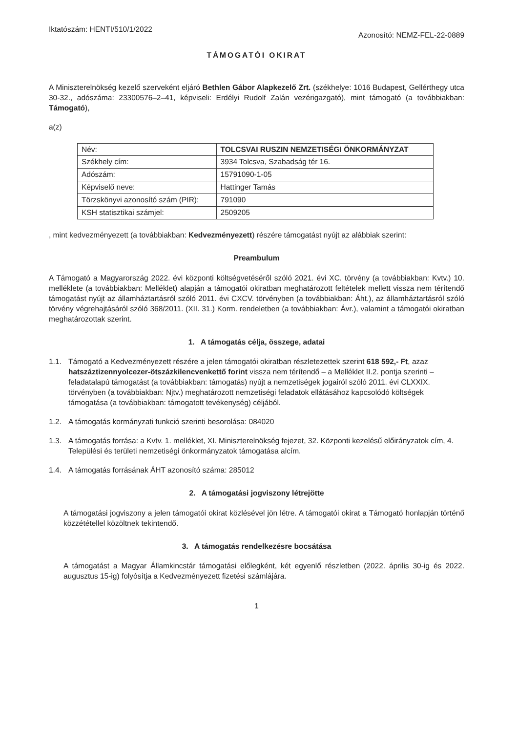Iktatószám: HENTI/510/1/2022
Azonosító: NEMZ-FEL-22-0889
TÁMOGATÓI OKIRAT
A Miniszterelnökség kezelő szerveként eljáró Bethlen Gábor Alapkezelő Zrt. (székhelye: 1016 Budapest, Gellérthegy utca 30-32., adószáma: 23300576–2–41, képviseli: Erdélyi Rudolf Zalán vezérigazgató), mint támogató (a továbbiakban: Támogató),
a(z)
| Név: | TOLCSVAI RUSZIN NEMZETISÉGI ÖNKORMÁNYZAT |
| Székhely cím: | 3934 Tolcsva, Szabadság tér 16. |
| Adószám: | 15791090-1-05 |
| Képviselő neve: | Hattinger Tamás |
| Törzskönyvi azonosító szám (PIR): | 791090 |
| KSH statisztikai számjel: | 2509205 |
, mint kedvezményezett (a továbbiakban: Kedvezményezett) részére támogatást nyújt az alábbiak szerint:
Preambulum
A Támogató a Magyarország 2022. évi központi költségvetéséről szóló 2021. évi XC. törvény (a továbbiakban: Kvtv.) 10. melléklete (a továbbiakban: Melléklet) alapján a támogatói okiratban meghatározott feltételek mellett vissza nem térítendő támogatást nyújt az államháztartásról szóló 2011. évi CXCV. törvényben (a továbbiakban: Áht.), az államháztartásról szóló törvény végrehajtásáról szóló 368/2011. (XII. 31.) Korm. rendeletben (a továbbiakban: Ávr.), valamint a támogatói okiratban meghatározottak szerint.
1. A támogatás célja, összege, adatai
1.1. Támogató a Kedvezményezett részére a jelen támogatói okiratban részletezettek szerint 618 592,- Ft, azaz hatszáztizennyolcezer-ötszázkilencvenkettő forint vissza nem térítendő – a Melléklet II.2. pontja szerinti – feladatalapú támogatást (a továbbiakban: támogatás) nyújt a nemzetiségek jogairól szóló 2011. évi CLXXIX. törvényben (a továbbiakban: Njtv.) meghatározott nemzetiségi feladatok ellátásához kapcsolódó költségek támogatása (a továbbiakban: támogatott tevékenység) céljából.
1.2. A támogatás kormányzati funkció szerinti besorolása: 084020
1.3. A támogatás forrása: a Kvtv. 1. melléklet, XI. Miniszterelnökség fejezet, 32. Központi kezelésű előirányzatok cím, 4. Települési és területi nemzetiségi önkormányzatok támogatása alcím.
1.4. A támogatás forrásának ÁHT azonosító száma: 285012
2. A támogatási jogviszony létrejötte
A támogatási jogviszony a jelen támogatói okirat közlésével jön létre. A támogatói okirat a Támogató honlapján történő közzététellel közöltnek tekintendő.
3. A támogatás rendelkezésre bocsátása
A támogatást a Magyar Államkincstár támogatási előlegként, két egyenlő részletben (2022. április 30-ig és 2022. augusztus 15-ig) folyósítja a Kedvezményezett fizetési számlájára.
1